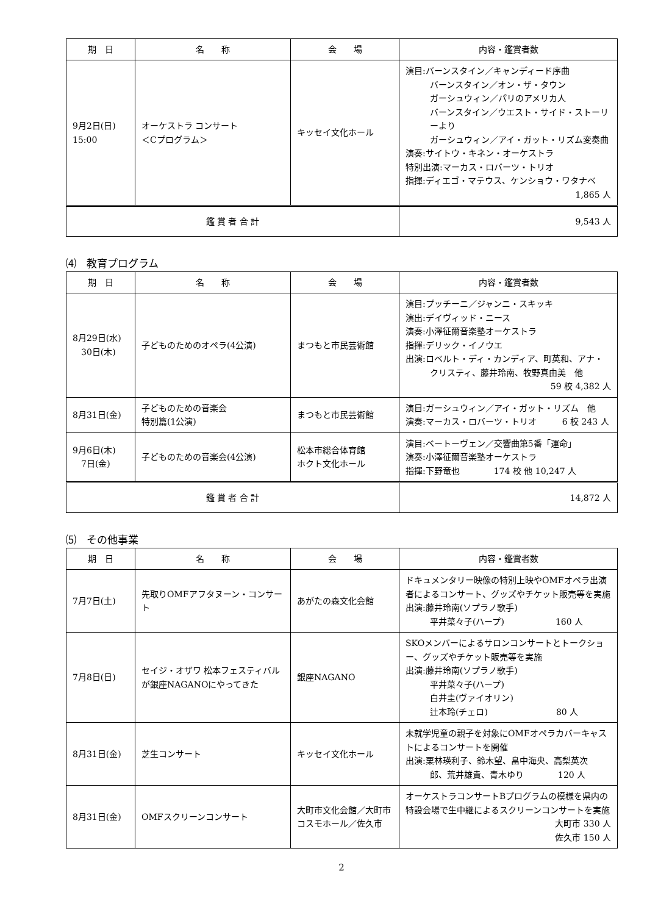| 期 日 | 名 称 | 会 場 | 内容・鑑賞者数 |
| --- | --- | --- | --- |
| 9月2日(日) 15:00 | オーケストラ コンサート ＜Cプログラム＞ | キッセイ文化ホール | 演目:バーンスタイン／キャンディード序曲 バーンスタイン／オン・ザ・タウン ガーシュウィン／パリのアメリカ人 バーンスタイン／ウエスト・サイド・ストーリーより ガーシュウィン／アイ・ガット・リズム変奏曲 演奏:サイトウ・キネン・オーケストラ 特別出演:マーカス・ロバーツ・トリオ 指揮:ディエゴ・マテウス、ケンショウ・ワタナベ 1,865 人 |
| 鑑 賞 者 合 計 | | | 9,543 人 |
⑷　教育プログラム
| 期 日 | 名 称 | 会 場 | 内容・鑑賞者数 |
| --- | --- | --- | --- |
| 8月29日(水) 30日(木) | 子どものためのオペラ(4公演) | まつもと市民芸術館 | 演目:プッチーニ／ジャンニ・スキッキ 演出:デイヴィッド・ニース 演奏:小澤征爾音楽塾オーケストラ 指揮:デリック・イノウエ 出演:ロベルト・ディ・カンディア、町英和、アナ・ クリスティ、藤井玲南、牧野真由美 他 59 校 4,382 人 |
| 8月31日(金) | 子どものための音楽会 特別篇(1公演) | まつもと市民芸術館 | 演目:ガーシュウィン／アイ・ガット・リズム 他 演奏:マーカス・ロバーツ・トリオ 6 校 243 人 |
| 9月6日(木) 7日(金) | 子どものための音楽会(4公演) | 松本市総合体育館 ホクト文化ホール | 演目:ベートーヴェン／交響曲第5番「運命」 演奏:小澤征爾音楽塾オーケストラ 指揮:下野竜也 174 校 他 10,247 人 |
| 鑑 賞 者 合 計 | | | 14,872 人 |
⑸　その他事業
| 期 日 | 名 称 | 会 場 | 内容・鑑賞者数 |
| --- | --- | --- | --- |
| 7月7日(土) | 先取りOMFアフタヌーン・コンサート | あがたの森文化会館 | ドキュメンタリー映像の特別上映やOMFオペラ出演者によるコンサート、グッズやチケット販売等を実施 出演:藤井玲南(ソプラノ歌手) 平井菜々子(ハープ) 160 人 |
| 7月8日(日) | セイジ・オザワ 松本フェスティバルが銀座NAGANOにやってきた | 銀座NAGANO | SKOメンバーによるサロンコンサートとトークショー、グッズやチケット販売等を実施 出演:藤井玲南(ソプラノ歌手) 平井菜々子(ハープ) 白井圭(ヴァイオリン) 辻本玲(チェロ) 80 人 |
| 8月31日(金) | 芝生コンサート | キッセイ文化ホール | 未就学児童の親子を対象にOMFオペラカバーキャストによるコンサートを開催 出演:栗林瑛利子、鈴木望、畠中海央、高梨英次 郎、荒井雄貴、青木ゆり 120 人 |
| 8月31日(金) | OMFスクリーンコンサート | 大町市文化会館／大町市 コスモホール／佐久市 | オーケストラコンサートBプログラムの模様を県内の特設会場で生中継によるスクリーンコンサートを実施 大町市 330 人 佐久市 150 人 |
2